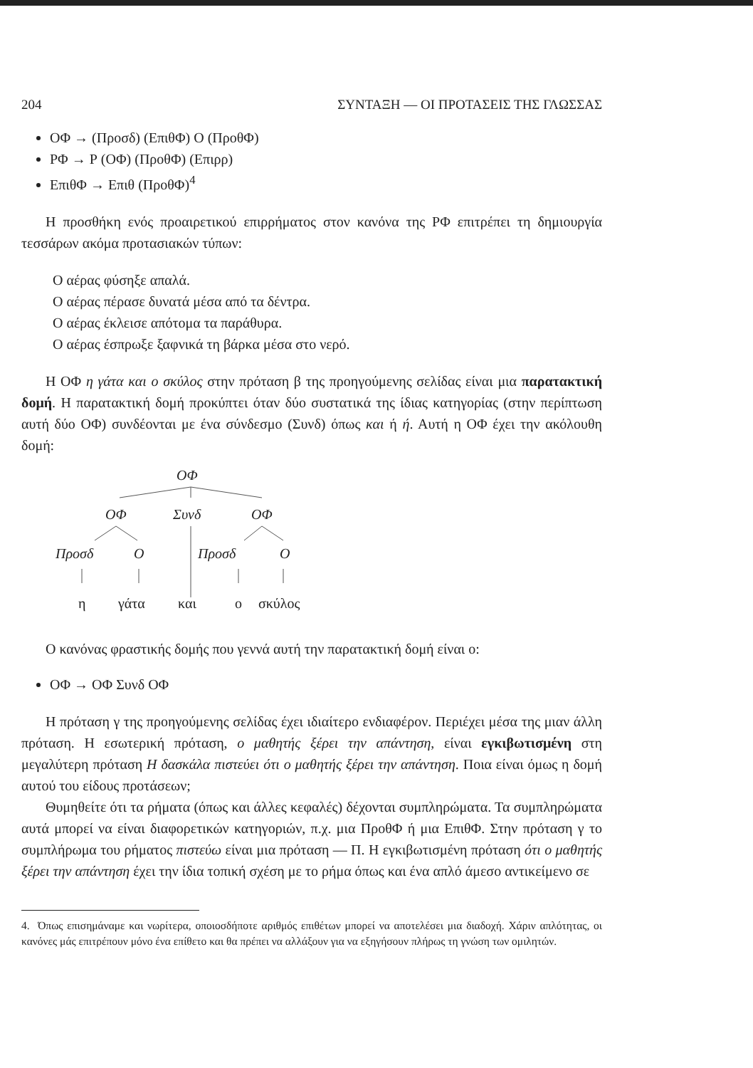204 ΣΥΝΤΑΞΗ — ΟΙ ΠΡΟΤΑΣΕΙΣ ΤΗΣ ΓΛΩΣΣΑΣ
ΟΦ → (Προσδ) (ΕπιθΦ) Ο (ΠροθΦ)
ΡΦ → Ρ (ΟΦ) (ΠροθΦ) (Επιρρ)
ΕπιθΦ → Επιθ (ΠροθΦ)<sup>4</sup>
Η προσθήκη ενός προαιρετικού επιρρήματος στον κανόνα της ΡΦ επιτρέπει τη δημιουργία τεσσάρων ακόμα προτασιακών τύπων:
Ο αέρας φύσηξε απαλά.
Ο αέρας πέρασε δυνατά μέσα από τα δέντρα.
Ο αέρας έκλεισε απότομα τα παράθυρα.
Ο αέρας έσπρωξε ξαφνικά τη βάρκα μέσα στο νερό.
Η ΟΦ η γάτα και ο σκύλος στην πρόταση β της προηγούμενης σελίδας είναι μια παρατακτική δομή. Η παρατακτική δομή προκύπτει όταν δύο συστατικά της ίδιας κατηγορίας (στην περίπτωση αυτή δύο ΟΦ) συνδέονται με ένα σύνδεσμο (Συνδ) όπως και ή ή. Αυτή η ΟΦ έχει την ακόλουθη δομή:
ΟΦ
ΟΦ
Συνδ
ΟΦ
Προσδ
Ο
Προσδ
Ο
η
γάτα
και
ο
σκύλος
Ο κανόνας φραστικής δομής που γεννά αυτή την παρατακτική δομή είναι ο:
ΟΦ → ΟΦ Συνδ ΟΦ
Η πρόταση γ της προηγούμενης σελίδας έχει ιδιαίτερο ενδιαφέρον. Περιέχει μέσα της μιαν άλλη πρόταση. Η εσωτερική πρόταση, ο μαθητής ξέρει την απάντηση, είναι εγκιβωτισμένη στη μεγαλύτερη πρόταση Η δασκάλα πιστεύει ότι ο μαθητής ξέρει την απάντηση. Ποια είναι όμως η δομή αυτού του είδους προτάσεων;
Θυμηθείτε ότι τα ρήματα (όπως και άλλες κεφαλές) δέχονται συμπληρώματα. Τα συμπληρώματα αυτά μπορεί να είναι διαφορετικών κατηγοριών, π.χ. μια ΠροθΦ ή μια ΕπιθΦ. Στην πρόταση γ το συμπλήρωμα του ρήματος πιστεύω είναι μια πρόταση — Π. Η εγκιβωτισμένη πρόταση ότι ο μαθητής ξέρει την απάντηση έχει την ίδια τοπική σχέση με το ρήμα όπως και ένα απλό άμεσο αντικείμενο σε
4. Όπως επισημάναμε και νωρίτερα, οποιοσδήποτε αριθμός επιθέτων μπορεί να αποτελέσει μια διαδοχή. Χάριν απλότητας, οι κανόνες μάς επιτρέπουν μόνο ένα επίθετο και θα πρέπει να αλλάξουν για να εξηγήσουν πλήρως τη γνώση των ομιλητών.